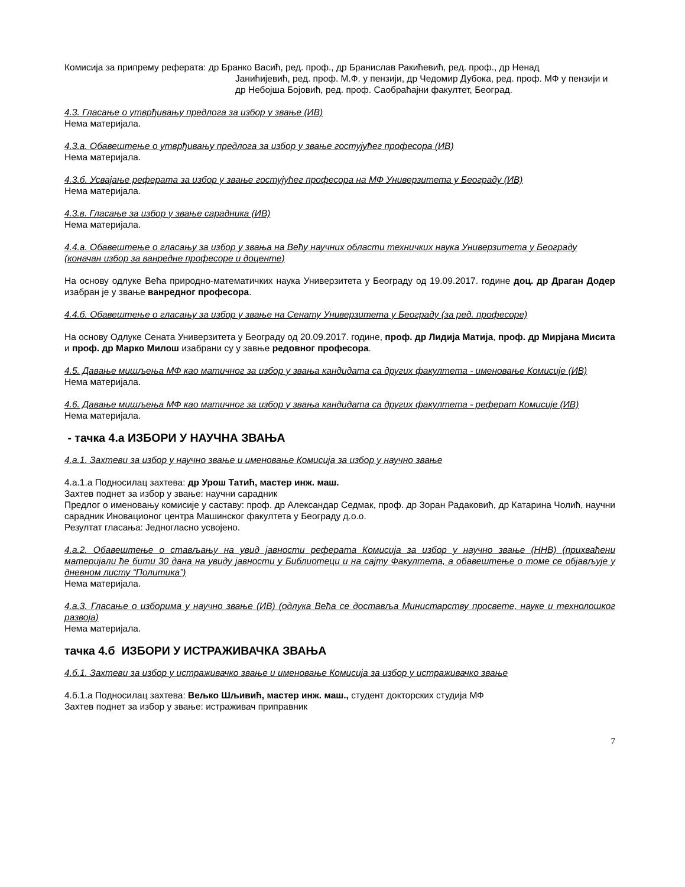Комисија за припрему реферата: др Бранко Васић, ред. проф., др Бранислав Ракићевић, ред. проф., др Ненад
Јанићијевић, ред. проф. М.Ф. у пензији, др Чедомир Дубока, ред. проф. МФ у пензији и др Небојша Бојовић, ред. проф. Саобраћајни факултет, Београд.
4.3. Гласање о утврђивању предлога за избор у звање (ИВ)
Нема материјала.
4.3.а. Обавештење о утврђивању предлога за избор у звање гостујућег професора (ИВ)
Нема материјала.
4.3.б. Усвајање реферата за избор у звање гостујућег професора на МФ Универзитета у Београду (ИВ)
Нема материјала.
4.3.в. Гласање за избор у звање сарадника (ИВ)
Нема материјала.
4.4.а. Обавештење о гласању за избор у звања на Већу научних области техничких наука Универзитета у Београду (коначан избор за ванредне професоре и доценте)
На основу одлуке Већа природно-математичких наука Универзитета у Београду од 19.09.2017. године доц. др Драган Додер изабран је у звање ванредног професора.
4.4.б. Обавештење о гласању за избор у звање на Сенату Универзитета у Београду (за ред. професоре)
На основу Одлуке Сената Универзитета у Београду од 20.09.2017. године, проф. др Лидија Матија, проф. др Мирјана Мисита и проф. др Марко Милош изабрани су у завње редовног професора.
4.5. Давање мишљења МФ као матичног за избор у звања кандидата са других факултета - именовање Комисије (ИВ)
Нема материјала.
4.6. Давање мишљења МФ као матичног за избор у звања кандидата са других факултета - реферат Комисије (ИВ)
Нема материјала.
- тачка 4.а ИЗБОРИ У НАУЧНА ЗВАЊА
4.а.1. Захтеви за избор у научно звање и именовање Комисија за избор у научно звање
4.а.1.а Подносилац захтева: др Урош Татић, мастер инж. маш.
Захтев поднет за избор у звање: научни сарадник
Предлог о именовању комисије у саставу: проф. др Александар Седмак, проф. др Зоран Радаковић, др Катарина Чолић, научни сарадник Иновационог центра Машинског факултета у Београду д.о.о.
Резултат гласања: Једногласно усвојено.
4.а.2. Обавештење о стављању на увид јавности реферата Комисија за избор у научно звање (ННВ) (прихваћени материјали ће бити 30 дана на увиду јавности у Библиотеци и на сајту Факултета, а обавештење о томе се објављује у дневном листу “Политика”)
Нема материјала.
4.а.3. Гласање о изборима у научно звање (ИВ) (одлука Већа се доставља Министарству просвете, науке и технолошког развоја)
Нема материјала.
тачка 4.б ИЗБОРИ У ИСТРАЖИВАЧКА ЗВАЊА
4.б.1. Захтеви за избор у истраживачко звање и именовање Комисија за избор у истраживачко звање
4.б.1.а Подносилац захтева: Вељко Шљивић, мастер инж. маш., студент докторских студија МФ
Захтев поднет за избор у звање: истраживач приправник
7